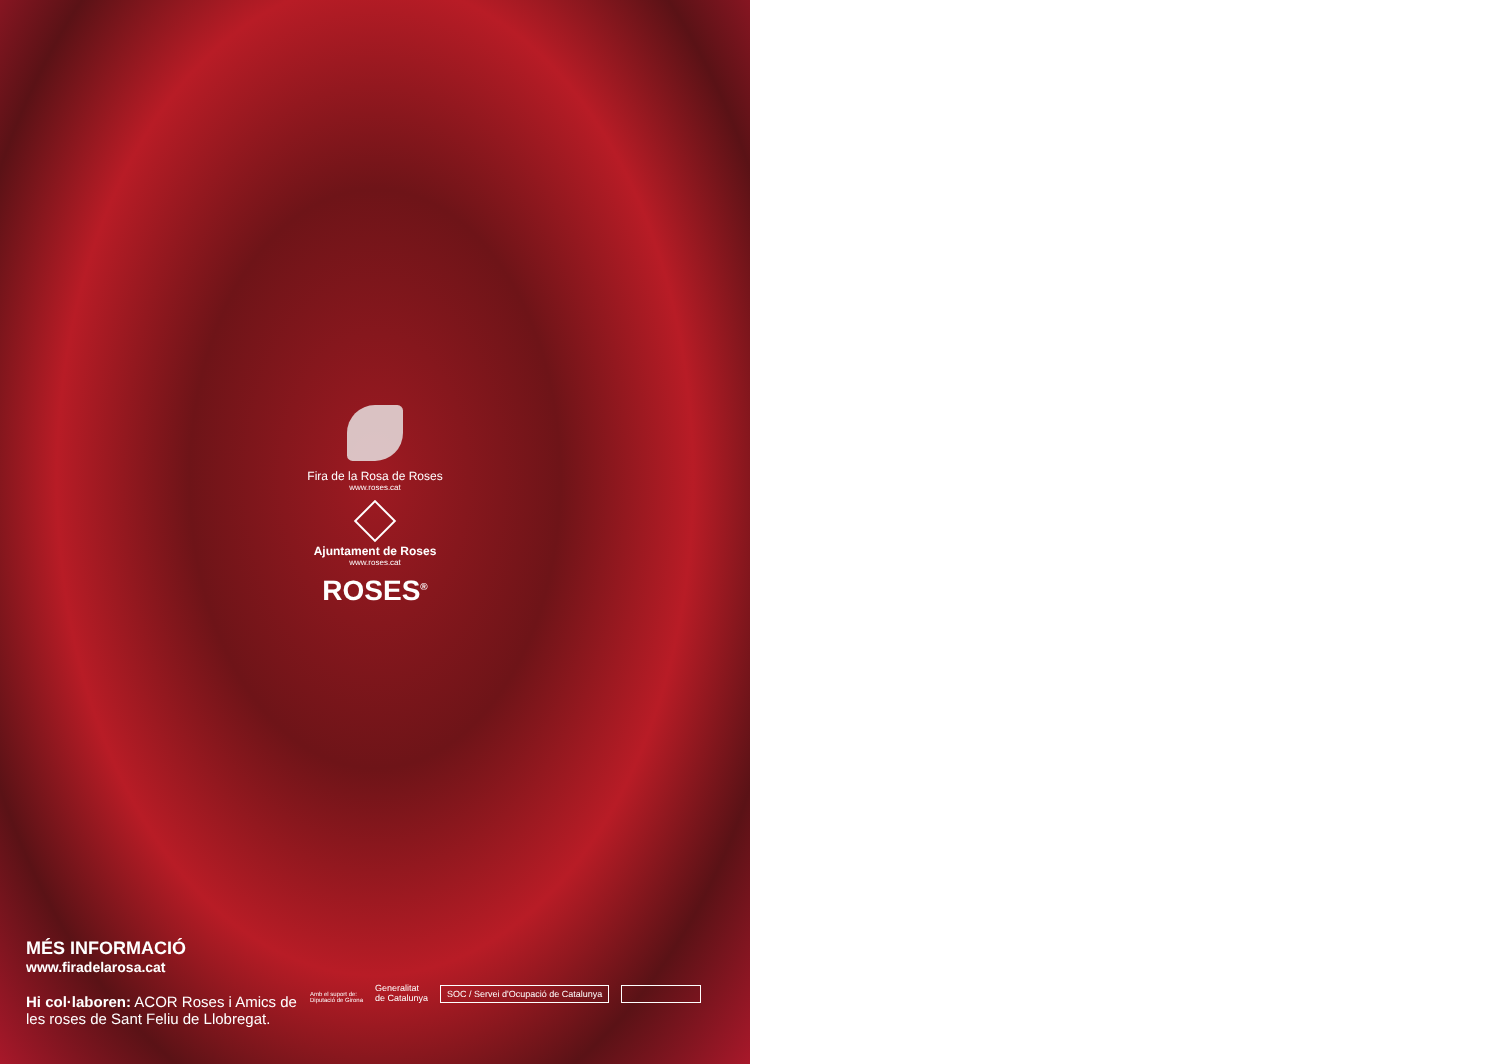Fira de la Rosa de Roses
www.roses.cat
Ajuntament de Roses
www.roses.cat
ROSES<sup>®</sup>
MÉS INFORMACIÓ
www.firadelarosa.cat
Hi col·laboren: ACOR Roses i Amics de les roses de Sant Feliu de Llobregat.
Amb el suport de:
Diputació de Girona Generalitat
de Catalunya
SOC / Servei d'Ocupació de Catalunya